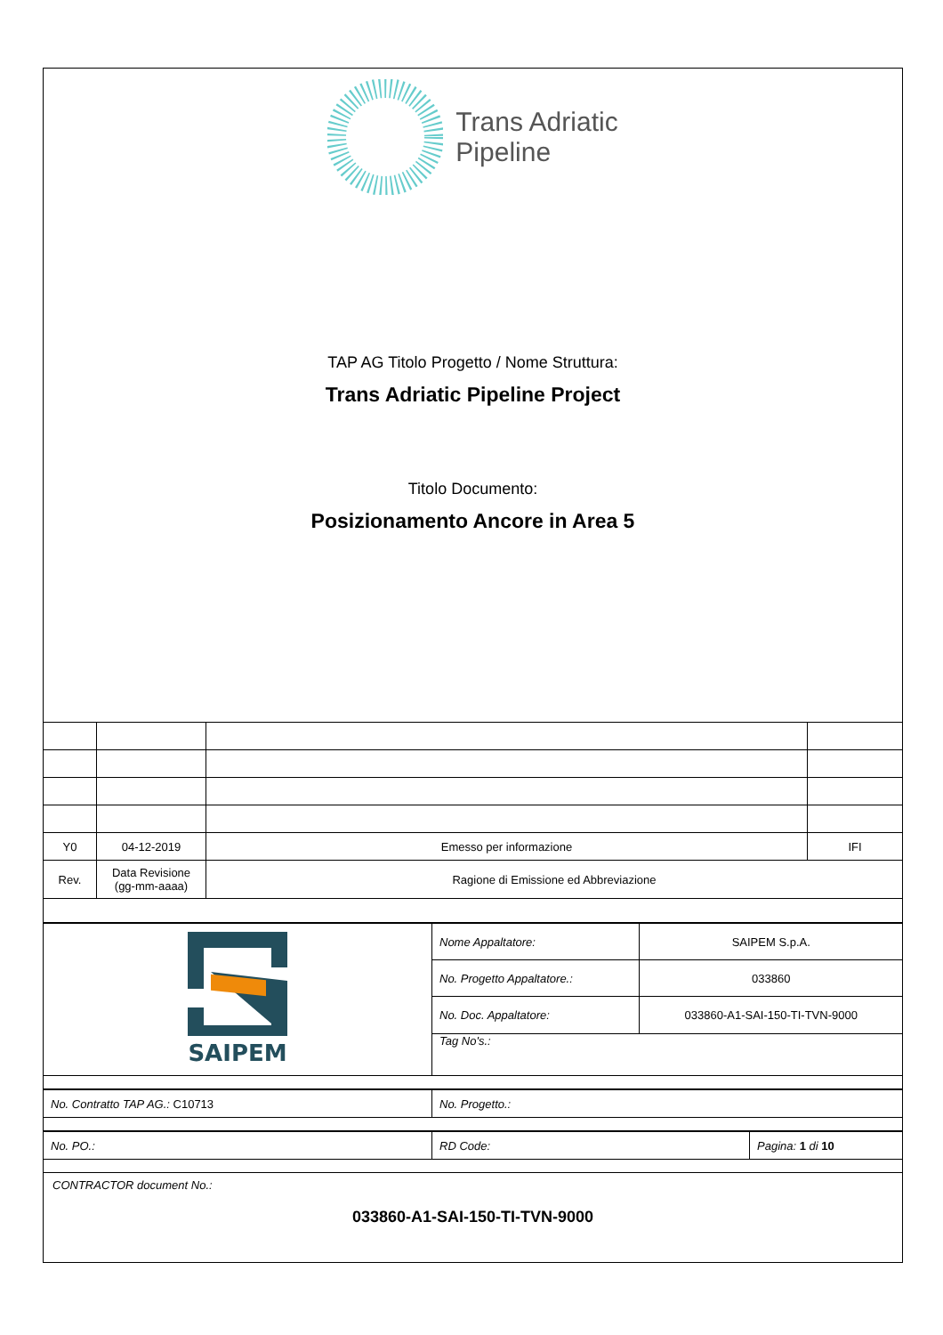Trans Adriatic
Pipeline
TAP AG Titolo Progetto / Nome Struttura:
Trans Adriatic Pipeline Project
Titolo Documento:
Posizionamento Ancore in Area 5
| Y0 | 04-12-2019 | Emesso per informazione | IFI |
| Rev. | Data Revisione (gg-mm-aaaa) | Ragione di Emissione ed Abbreviazione | |
| SAIPEM | Nome Appaltatore: | SAIPEM S.p.A. |
| | No. Progetto Appaltatore.: | 033860 |
| | No. Doc. Appaltatore: | 033860-A1-SAI-150-TI-TVN-9000 |
| | Tag No's.: | |
| No. Contratto TAP AG.: C10713 | No. Progetto.: |
| No. PO.: | RD Code: | Pagina: 1 di 10 |
CONTRACTOR document No.:
033860-A1-SAI-150-TI-TVN-9000